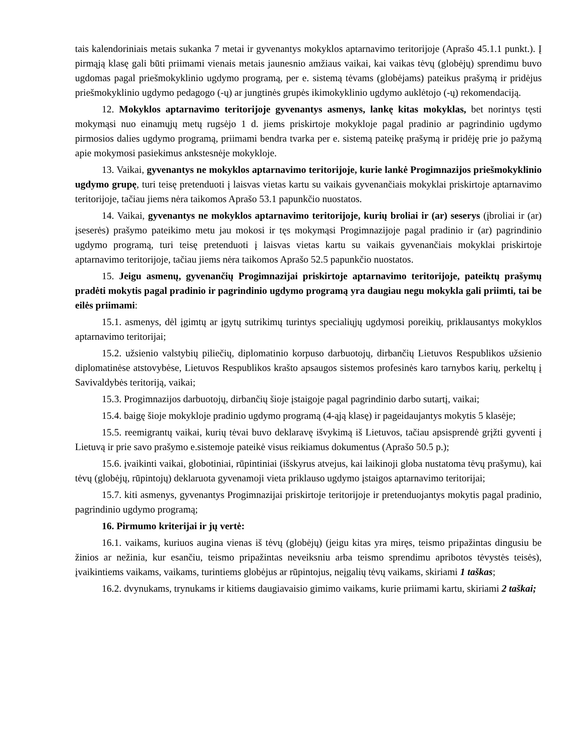tais kalendoriniais metais sukanka 7 metai ir gyvenantys mokyklos aptarnavimo teritorijoje (Aprašo 45.1.1 punkt.). Į pirmąją klasę gali būti priimami vienais metais jaunesnio amžiaus vaikai, kai vaikas tėvų (globėjų) sprendimu buvo ugdomas pagal priešmokyklinio ugdymo programą, per e. sistemą tėvams (globėjams) pateikus prašymą ir pridėjus priešmokyklinio ugdymo pedagogo (-ų) ar jungtinės grupės ikimokyklinio ugdymo auklėtojo (-ų) rekomendaciją.
12. Mokyklos aptarnavimo teritorijoje gyvenantys asmenys, lankę kitas mokyklas, bet norintys tęsti mokymąsi nuo einamųjų metų rugsėjo 1 d. jiems priskirtoje mokykloje pagal pradinio ar pagrindinio ugdymo pirmosios dalies ugdymo programą, priimami bendra tvarka per e. sistemą pateikę prašymą ir pridėję prie jo pažymą apie mokymosi pasiekimus ankstesnėje mokykloje.
13. Vaikai, gyvenantys ne mokyklos aptarnavimo teritorijoje, kurie lankė Progimnazijos priešmokyklinio ugdymo grupę, turi teisę pretenduoti į laisvas vietas kartu su vaikais gyvenančiais mokyklai priskirtoje aptarnavimo teritorijoje, tačiau jiems nėra taikomos Aprašo 53.1 papunkčio nuostatos.
14. Vaikai, gyvenantys ne mokyklos aptarnavimo teritorijoje, kurių broliai ir (ar) seserys (įbroliai ir (ar) įseserės) prašymo pateikimo metu jau mokosi ir tęs mokymąsi Progimnazijoje pagal pradinio ir (ar) pagrindinio ugdymo programą, turi teisę pretenduoti į laisvas vietas kartu su vaikais gyvenančiais mokyklai priskirtoje aptarnavimo teritorijoje, tačiau jiems nėra taikomos Aprašo 52.5 papunkčio nuostatos.
15. Jeigu asmenų, gyvenančių Progimnazijai priskirtoje aptarnavimo teritorijoje, pateiktų prašymų pradėti mokytis pagal pradinio ir pagrindinio ugdymo programą yra daugiau negu mokykla gali priimti, tai be eilės priimami:
15.1. asmenys, dėl įgimtų ar įgytų sutrikimų turintys specialiųjų ugdymosi poreikių, priklausantys mokyklos aptarnavimo teritorijai;
15.2. užsienio valstybių piliečių, diplomatinio korpuso darbuotojų, dirbančių Lietuvos Respublikos užsienio diplomatinėse atstovybėse, Lietuvos Respublikos krašto apsaugos sistemos profesinės karo tarnybos karių, perkeltų į Savivaldybės teritoriją, vaikai;
15.3. Progimnazijos darbuotojų, dirbančių šioje įstaigoje pagal pagrindinio darbo sutartį, vaikai;
15.4. baigę šioje mokykloje pradinio ugdymo programą (4-ąją klasę) ir pageidaujantys mokytis 5 klasėje;
15.5. reemigrantų vaikai, kurių tėvai buvo deklaravę išvykimą iš Lietuvos, tačiau apsisprendė grįžti gyventi į Lietuvą ir prie savo prašymo e.sistemoje pateikė visus reikiamus dokumentus (Aprašo 50.5 p.);
15.6. įvaikinti vaikai, globotiniai, rūpintiniai (išskyrus atvejus, kai laikinoji globa nustatoma tėvų prašymu), kai tėvų (globėjų, rūpintojų) deklaruota gyvenamoji vieta priklauso ugdymo įstaigos aptarnavimo teritorijai;
15.7. kiti asmenys, gyvenantys Progimnazijai priskirtoje teritorijoje ir pretenduojantys mokytis pagal pradinio, pagrindinio ugdymo programą;
16. Pirmumo kriterijai ir jų vertė:
16.1. vaikams, kuriuos augina vienas iš tėvų (globėjų) (jeigu kitas yra miręs, teismo pripažintas dingusiu be žinios ar nežinia, kur esančiu, teismo pripažintas neveiksniu arba teismo sprendimu apribotos tėvystės teisės), įvaikintiems vaikams, vaikams, turintiems globėjus ar rūpintojus, neįgalių tėvų vaikams, skiriami 1 taškas;
16.2. dvynukams, trynukams ir kitiems daugiavaisio gimimo vaikams, kurie priimami kartu, skiriami 2 taškai;